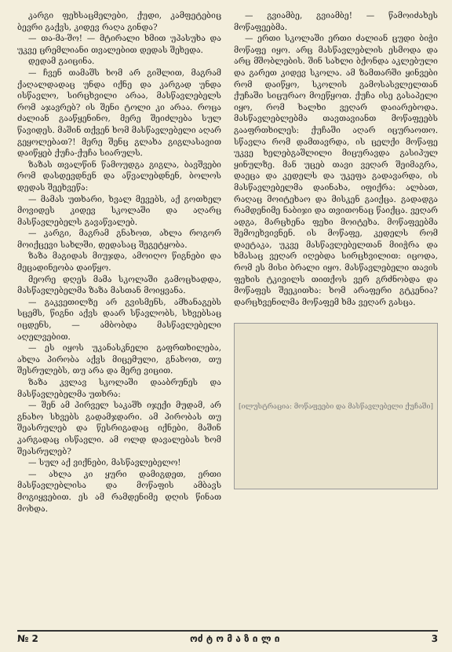კარგი ფეხსაცმელები, ქუდი, კამფეტებიც ბევრი გაქვს, კიდევ რაღა გინდა?
— თა-მა-შო! — მტირალი ხმით უპასუხა და უკვე ცრემლიანი თვალებით დედას შეხედა.
დედამ გაიცინა.
— ჩვენ თამაშს ხომ არ გიშლით, მაგრამ ქაღალდადაც უნდა იქნე და კარგად უნდა ისწავლო, სირცხვილი არაა, მასწავლებელს რომ აჯავრებ? ის შენი ტოლი კი არაა. როცა ძალიან გააწყენინო, მერე შეიძლება სულ წავიდეს. მაშინ თქვენ ხომ მასწავლებელი აღარ გეყოლებათ?! მერე შენც გლახა გიგლასავით დაიწყებ ქუჩა-ქუჩა სიარულს.
ზაზას თვალწინ წამოუდგა გიგლა, ბავშვები რომ დასდევდნენ და აწვალებდნენ, ბოლოს დედას შეეხვეწა:
— მამას უთხარი, ხვალ მევებს, აქ გოთხელ მოვიდეს კიდევ სკოლაში და აღარც მასწავლებელს გავაწვალებ.
— კარგი, მაგრამ გნახოთ, ახლა როგორ მოიქცევი სახლში, დედასაც შეგეტყობა.
ზაზა მაგიდას მიუჯდა, ამოიღო წიგნები და მეცადინეობა დაიწყო.
მეორე დღეს მამა სკოლაში გამოცხადდა, მასწავლებელმა ზაზა მასთან მოიყვანა.
— გაკვეთილზე არ გვისმენს, ამხანაგებს სცემს, წიგნი აქვს დაარ სწავლობს, სხვებსაც იცდენს, — ამბობდა მასწავლებელი აღელვებით.
— ეს იყოს უკანასკნელი გაფრთხილება, ახლა პირობა აქვს მიცემული, გნახოთ, თუ შესრულებს, თუ არა და მერე ვიცით.
ზაზა კვლავ სკოლაში დააბრუნეს და მასწავლებელმა უთხრა:
— შენ ამ პირველ საკაშხ იჯექი მუდამ, არ გნახო სხვებს გადამჯდარი. ამ პირობას თუ შეასრულებ და წესრიგადაც იქნები, მაშინ კარგადაც ისწავლი. ამ ოლდ დავალებას ხომ შეასრულებ?
— სულ აქ ვიქნები, მასწავლებელო!
— ახლა კი ყური დამიგდეთ, ერთი მასწავლებლისა და მოწაფის ამბავს მოგიყვებით. ეს ამ რამდენიმე დღის წინათ მოხდა.
— გვიამბე, გვიამბე! — წამოიძახეს მოწაფეებმა.
— ერთი სკოლაში ერთი ძალიან ცუდი ბიჭი მოწაფე იყო. არც მასწავლებლის ესმოდა და არც მშობლების. შინ სახლი ბქონდა აკლებული და გარეთ კიდევ სკოლა. ამ ზამთარში ყინვები რომ დაიწყო, სკოლის გამოსასვლელთან ქუჩაში სიცურაო მოეწყოთ. ქუჩა ისე გასაპელი იყო, რომ ხალხი ვეღარ დაიარებოდა. მასწავლებლებმა თავთავიანთ მოწაფეებს გააფრთხილეს: ქუჩაში აღარ იცურაოთო. სწავლა რომ დამთავრდა, ის ცელქი მოწაფე უკვე ხელებგაშლილი მიცურავდა გასიპულ ყინულზე. მან უცებ თავი ვეღარ შეიმაგრა, დაეცა და კედელს და უკეფა გადავარდა, ის მასწავლებელმა დაინახა, იფიქრა: ალბათ, რაღაც მოიტეხაო და მისკენ გაიქცა. გადადგა რამდენიმე ნაბიჯი და თვითონაც წაიქცა. ვეღარ ადგა, მარცხენა ფეხი მოიტეხა. მოწაფეებმა შემოეხვივნენ. ის მოწაფე, კედელს რომ დაეტაკა, უკვე მასწავლებელთან მიიჭრა და ხმასაც ვეღარ იღებდა სირცხვილით: იცოდა, რომ ეს მისი ბრალი იყო. მასწავლებელი თავის ფეხის ტკივილს თითქოს ვერ გრძნობდა და მოწაფეს შეეკითხა: ხომ არაფერი გტკენია? დარცხვენილმა მოწაფემ ხმა ვეღარ გასცა.
[ილუსტრაცია: მოწაფეები და მასწავლებელი ქუჩაში]
№ 2 ოძ ტ ო მ ა ზ ი ლ ი 3